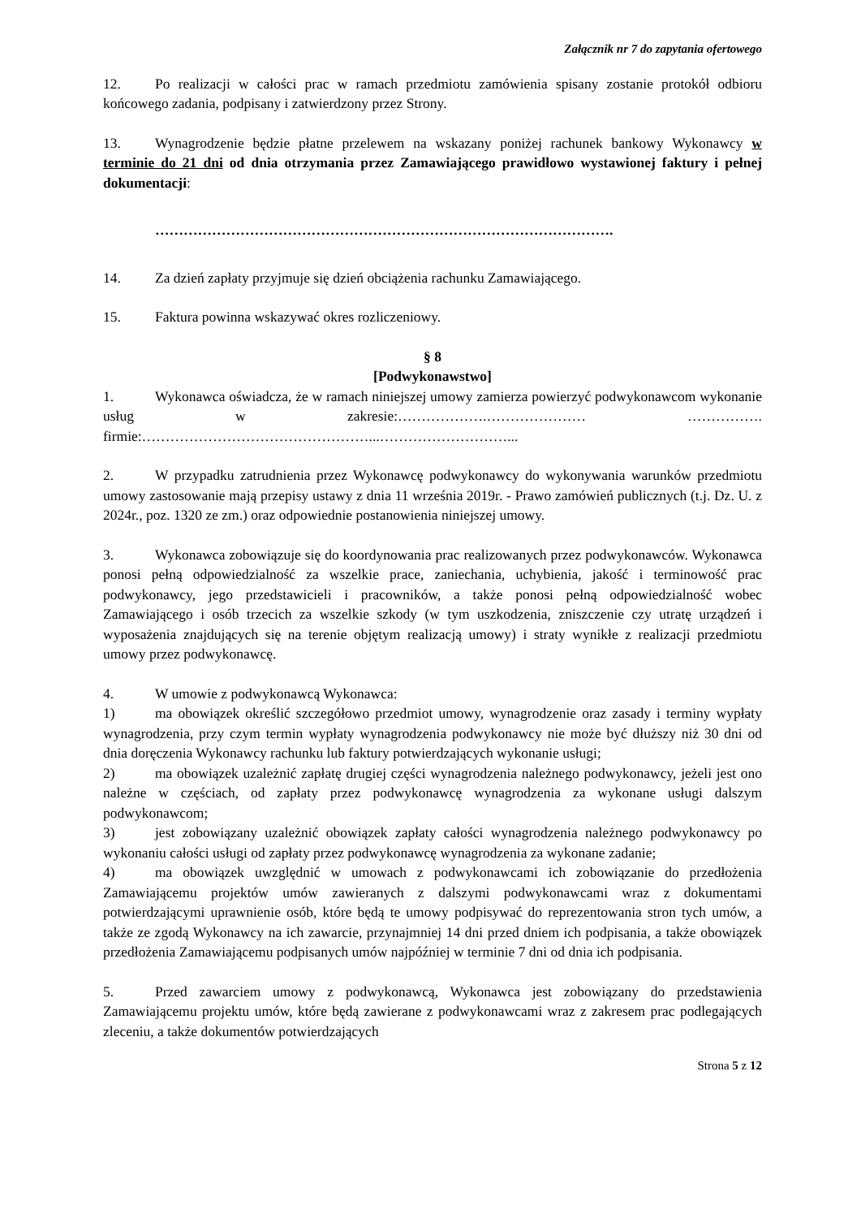Załącznik nr 7 do zapytania ofertowego
12. Po realizacji w całości prac w ramach przedmiotu zamówienia spisany zostanie protokół odbioru końcowego zadania, podpisany i zatwierdzony przez Strony.
13. Wynagrodzenie będzie płatne przelewem na wskazany poniżej rachunek bankowy Wykonawcy w terminie do 21 dni od dnia otrzymania przez Zamawiającego prawidłowo wystawionej faktury i pełnej dokumentacji:
…………………………………………………………………………………….
14. Za dzień zapłaty przyjmuje się dzień obciążenia rachunku Zamawiającego.
15. Faktura powinna wskazywać okres rozliczeniowy.
§ 8
[Podwykonawstwo]
1. Wykonawca oświadcza, że w ramach niniejszej umowy zamierza powierzyć podwykonawcom wykonanie usług w zakresie:……………….………………… ……………. firmie:…………………………………………...………………………...
2. W przypadku zatrudnienia przez Wykonawcę podwykonawcy do wykonywania warunków przedmiotu umowy zastosowanie mają przepisy ustawy z dnia 11 września 2019r. - Prawo zamówień publicznych (t.j. Dz. U. z 2024r., poz. 1320 ze zm.) oraz odpowiednie postanowienia niniejszej umowy.
3. Wykonawca zobowiązuje się do koordynowania prac realizowanych przez podwykonawców. Wykonawca ponosi pełną odpowiedzialność za wszelkie prace, zaniechania, uchybienia, jakość i terminowość prac podwykonawcy, jego przedstawicieli i pracowników, a także ponosi pełną odpowiedzialność wobec Zamawiającego i osób trzecich za wszelkie szkody (w tym uszkodzenia, zniszczenie czy utratę urządzeń i wyposażenia znajdujących się na terenie objętym realizacją umowy) i straty wynikłe z realizacji przedmiotu umowy przez podwykonawcę.
4. W umowie z podwykonawcą Wykonawca:
1) ma obowiązek określić szczegółowo przedmiot umowy, wynagrodzenie oraz zasady i terminy wypłaty wynagrodzenia, przy czym termin wypłaty wynagrodzenia podwykonawcy nie może być dłuższy niż 30 dni od dnia doręczenia Wykonawcy rachunku lub faktury potwierdzających wykonanie usługi;
2) ma obowiązek uzależnić zapłatę drugiej części wynagrodzenia należnego podwykonawcy, jeżeli jest ono należne w częściach, od zapłaty przez podwykonawcę wynagrodzenia za wykonane usługi dalszym podwykonawcom;
3) jest zobowiązany uzależnić obowiązek zapłaty całości wynagrodzenia należnego podwykonawcy po wykonaniu całości usługi od zapłaty przez podwykonawcę wynagrodzenia za wykonane zadanie;
4) ma obowiązek uwzględnić w umowach z podwykonawcami ich zobowiązanie do przedłożenia Zamawiającemu projektów umów zawieranych z dalszymi podwykonawcami wraz z dokumentami potwierdzającymi uprawnienie osób, które będą te umowy podpisywać do reprezentowania stron tych umów, a także ze zgodą Wykonawcy na ich zawarcie, przynajmniej 14 dni przed dniem ich podpisania, a także obowiązek przedłożenia Zamawiającemu podpisanych umów najpóźniej w terminie 7 dni od dnia ich podpisania.
5. Przed zawarciem umowy z podwykonawcą, Wykonawca jest zobowiązany do przedstawienia Zamawiającemu projektu umów, które będą zawierane z podwykonawcami wraz z zakresem prac podlegających zleceniu, a także dokumentów potwierdzających
Strona 5 z 12